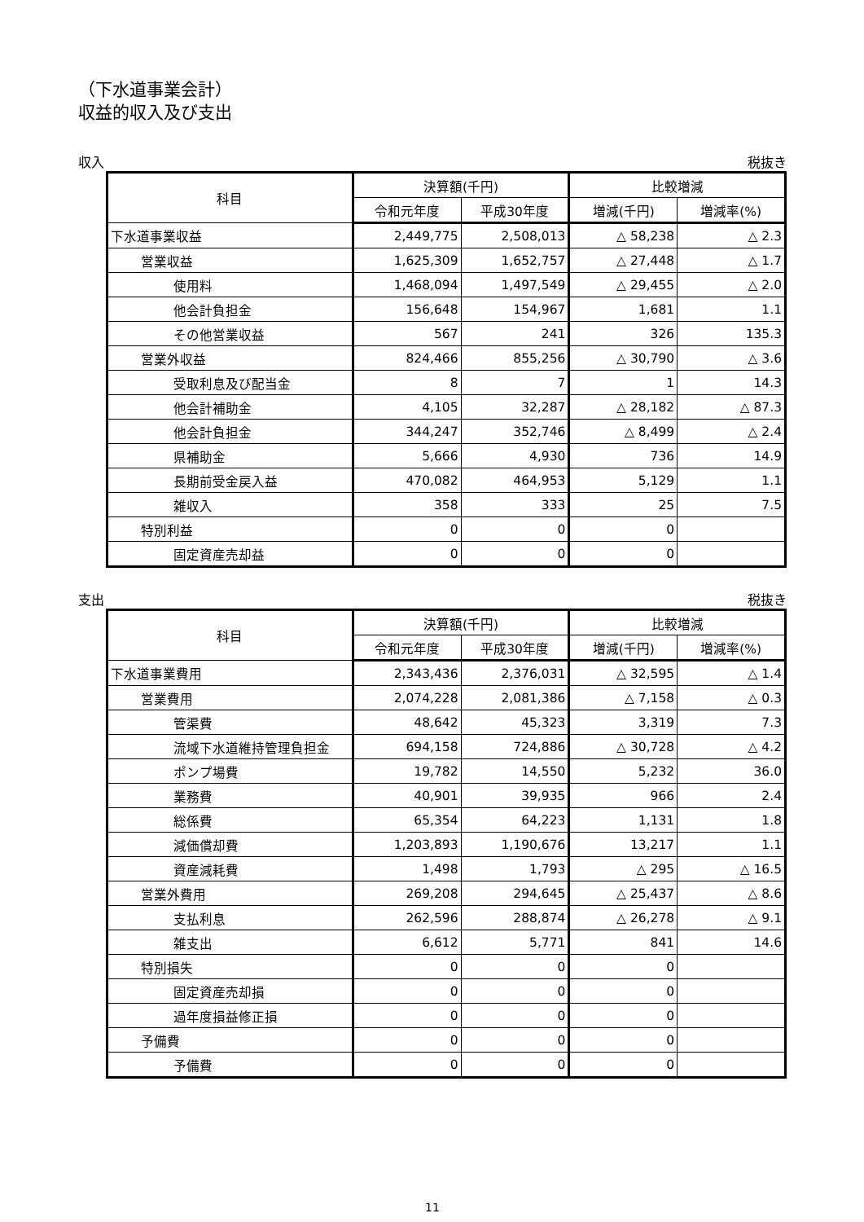（下水道事業会計）
収益的収入及び支出
収入 税抜き
| 科目 | 決算額(千円) | | 比較増減 | |
| --- | --- | --- | --- | --- |
| | 令和元年度 | 平成30年度 | 増減(千円) | 増減率(%) |
| 下水道事業収益 | 2,449,775 | 2,508,013 | △ 58,238 | △ 2.3 |
| 営業収益 | 1,625,309 | 1,652,757 | △ 27,448 | △ 1.7 |
| 使用料 | 1,468,094 | 1,497,549 | △ 29,455 | △ 2.0 |
| 他会計負担金 | 156,648 | 154,967 | 1,681 | 1.1 |
| その他営業収益 | 567 | 241 | 326 | 135.3 |
| 営業外収益 | 824,466 | 855,256 | △ 30,790 | △ 3.6 |
| 受取利息及び配当金 | 8 | 7 | 1 | 14.3 |
| 他会計補助金 | 4,105 | 32,287 | △ 28,182 | △ 87.3 |
| 他会計負担金 | 344,247 | 352,746 | △ 8,499 | △ 2.4 |
| 県補助金 | 5,666 | 4,930 | 736 | 14.9 |
| 長期前受金戻入益 | 470,082 | 464,953 | 5,129 | 1.1 |
| 雑収入 | 358 | 333 | 25 | 7.5 |
| 特別利益 | 0 | 0 | 0 | |
| 固定資産売却益 | 0 | 0 | 0 | |
支出 税抜き
| 科目 | 決算額(千円) | | 比較増減 | |
| --- | --- | --- | --- | --- |
| | 令和元年度 | 平成30年度 | 増減(千円) | 増減率(%) |
| 下水道事業費用 | 2,343,436 | 2,376,031 | △ 32,595 | △ 1.4 |
| 営業費用 | 2,074,228 | 2,081,386 | △ 7,158 | △ 0.3 |
| 管渠費 | 48,642 | 45,323 | 3,319 | 7.3 |
| 流域下水道維持管理負担金 | 694,158 | 724,886 | △ 30,728 | △ 4.2 |
| ポンプ場費 | 19,782 | 14,550 | 5,232 | 36.0 |
| 業務費 | 40,901 | 39,935 | 966 | 2.4 |
| 総係費 | 65,354 | 64,223 | 1,131 | 1.8 |
| 減価償却費 | 1,203,893 | 1,190,676 | 13,217 | 1.1 |
| 資産減耗費 | 1,498 | 1,793 | △ 295 | △ 16.5 |
| 営業外費用 | 269,208 | 294,645 | △ 25,437 | △ 8.6 |
| 支払利息 | 262,596 | 288,874 | △ 26,278 | △ 9.1 |
| 雑支出 | 6,612 | 5,771 | 841 | 14.6 |
| 特別損失 | 0 | 0 | 0 | |
| 固定資産売却損 | 0 | 0 | 0 | |
| 過年度損益修正損 | 0 | 0 | 0 | |
| 予備費 | 0 | 0 | 0 | |
| 予備費 | 0 | 0 | 0 | |
11